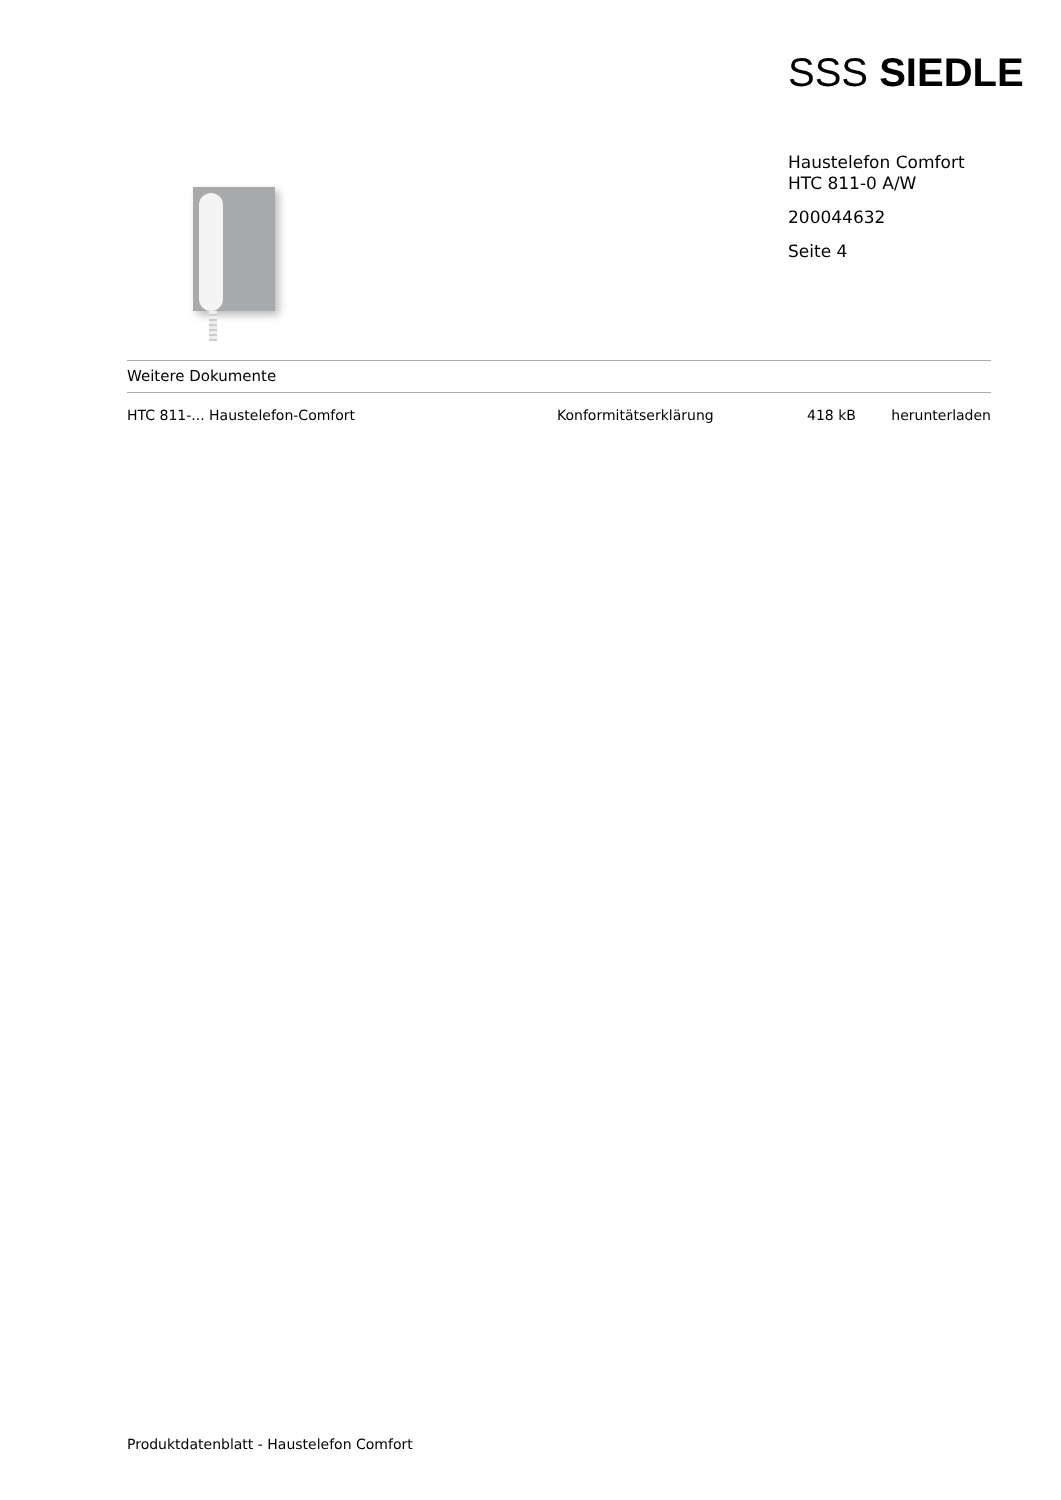SSS SIEDLE
Haustelefon Comfort
HTC 811-0 A/W
200044632
Seite 4
Weitere Dokumente
| HTC 811-... Haustelefon-Comfort | Konformitätserklärung | 418 kB | herunterladen |
Produktdatenblatt - Haustelefon Comfort